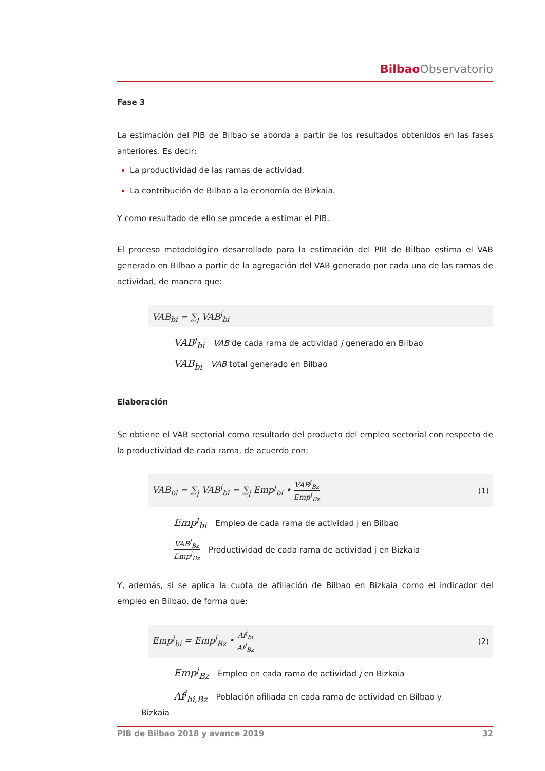Bilbao Observatorio
Fase 3
La estimación del PIB de Bilbao se aborda a partir de los resultados obtenidos en las fases anteriores. Es decir:
La productividad de las ramas de actividad.
La contribución de Bilbao a la economía de Bizkaia.
Y como resultado de ello se procede a estimar el PIB.
El proceso metodológico desarrollado para la estimación del PIB de Bilbao estima el VAB generado en Bilbao a partir de la agregación del VAB generado por cada una de las ramas de actividad, de manera que:
VAB<sub>bi</sub> = ∑<sub>j</sub> VAB<sup>j</sup><sub>bi</sub>
VAB<sup>j</sup><sub>bi</sub> VAB de cada rama de actividad j generado en Bilbao
VAB<sub>bi</sub> VAB total generado en Bilbao
Elaboración
Se obtiene el VAB sectorial como resultado del producto del empleo sectorial con respecto de la productividad de cada rama, de acuerdo con:
VAB<sub>bi</sub> = ∑<sub>j</sub> VAB<sup>j</sup><sub>bi</sub> = ∑<sub>j</sub> Emp<sup>j</sup><sub>bi</sub> • VAB<sup>j</sup><sub>Bz</sub> Emp<sup>j</sup><sub>Bz</sub> (1)
Emp<sup>j</sup><sub>bi</sub> Empleo de cada rama de actividad j en Bilbao
VAB<sup>j</sup><sub>Bz</sub> Emp<sup>j</sup><sub>Bz</sub> Productividad de cada rama de actividad j en Bizkaia
Y, además, si se aplica la cuota de afiliación de Bilbao en Bizkaia como el indicador del empleo en Bilbao, de forma que:
Emp<sup>j</sup><sub>bi</sub> = Emp<sup>j</sup><sub>Bz</sub> • Af<sup>j</sup><sub>bi</sub> Af<sup>j</sup><sub>Bz</sub> (2)
Emp<sup>j</sup><sub>Bz</sub> Empleo en cada rama de actividad j en Bizkaia
Af<sup>j</sup><sub>bi,Bz</sub> Población afiliada en cada rama de actividad en Bilbao y
Bizkaia
PIB de Bilbao 2018 y avance 2019 32